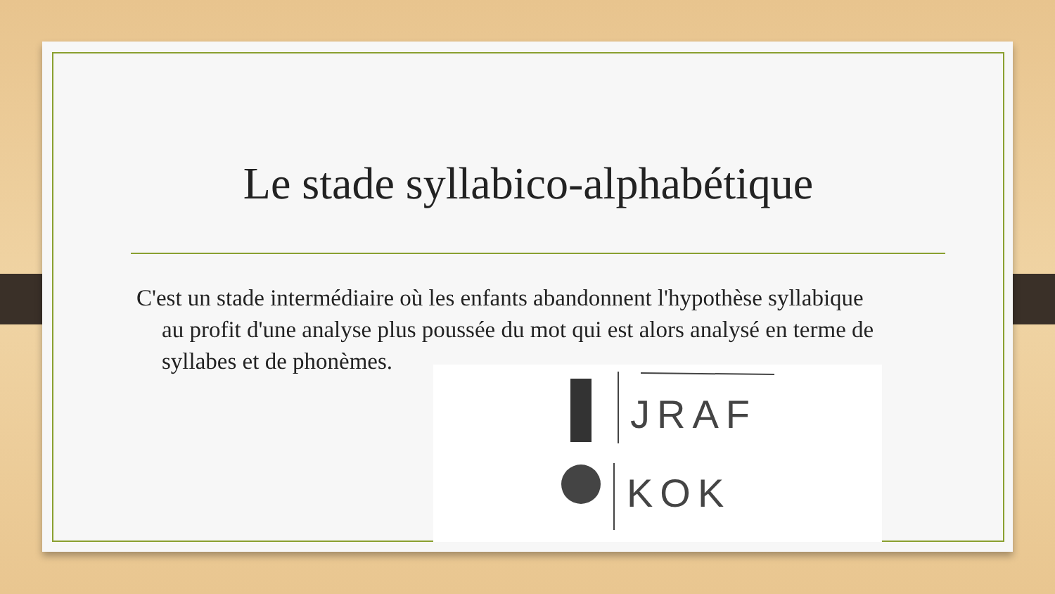Le stade syllabico-alphabétique
C'est un stade intermédiaire où les enfants abandonnent l'hypothèse syllabique au profit d'une analyse plus poussée du mot qui est alors analysé en terme de syllabes et de phonèmes.
JRAF
KOK